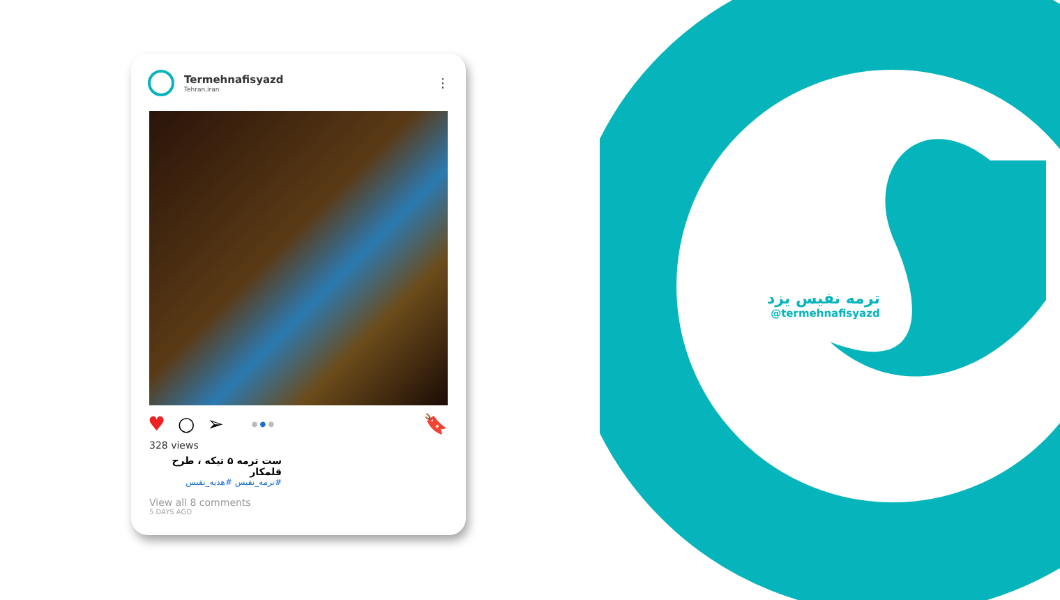Termehnafisyazd
Tehran,iran
⋮
♥ ○ ➢ ● ● ● 🔖
328 views
ست ترمه ۵ تیکه ، طرح قلمکار
#ترمه_نفیس #هدیه_نفیس
View all 8 comments
5 DAYS AGO
ترمه نفیس یزد
@termehnafisyazd